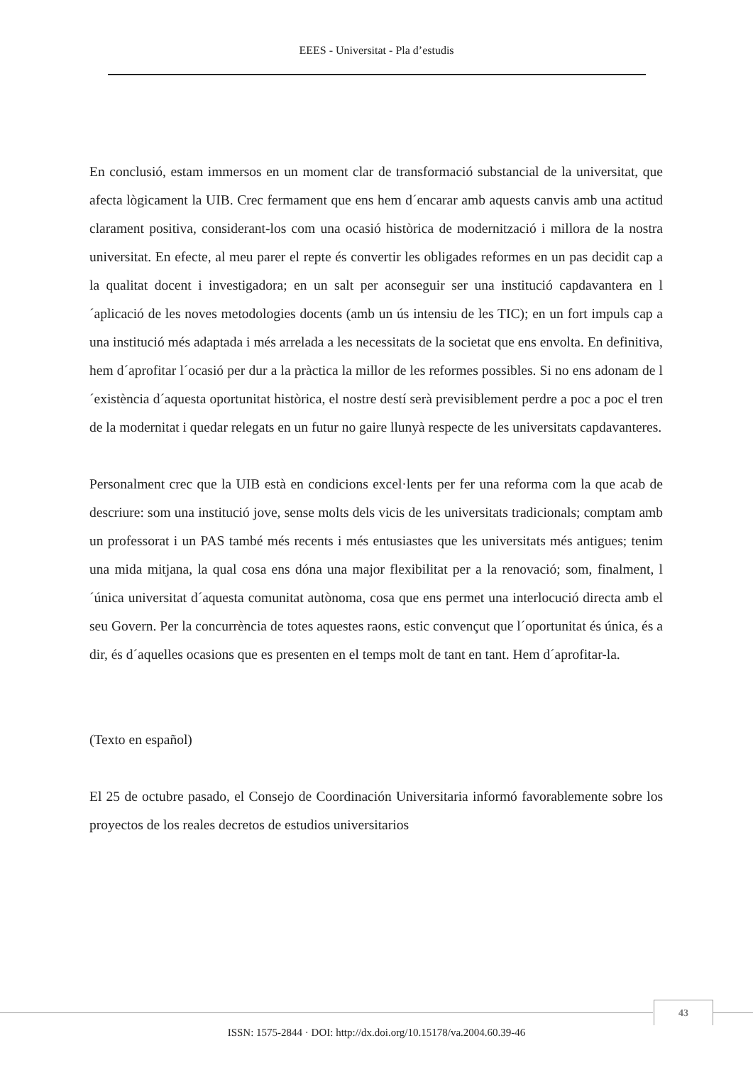EEES - Universitat - Pla d’estudis
En conclusió, estam immersos en un moment clar de transformació substancial de la universitat, que afecta lògicament la UIB. Crec fermament que ens hem d´encarar amb aquests canvis amb una actitud clarament positiva, considerant-los com una ocasió històrica de modernització i millora de la nostra universitat. En efecte, al meu parer el repte és convertir les obligades reformes en un pas decidit cap a la qualitat docent i investigadora; en un salt per aconseguir ser una institució capdavantera en l´aplicació de les noves metodologies docents (amb un ús intensiu de les TIC); en un fort impuls cap a una institució més adaptada i més arrelada a les necessitats de la societat que ens envolta. En definitiva, hem d´aprofitar l´ocasió per dur a la pràctica la millor de les reformes possibles. Si no ens adonam de l´existència d´aquesta oportunitat històrica, el nostre destí serà previsiblement perdre a poc a poc el tren de la modernitat i quedar relegats en un futur no gaire llunyà respecte de les universitats capdavanteres.
Personalment crec que la UIB està en condicions excel·lents per fer una reforma com la que acab de descriure: som una institució jove, sense molts dels vicis de les universitats tradicionals; comptam amb un professorat i un PAS també més recents i més entusiastes que les universitats més antigues; tenim una mida mitjana, la qual cosa ens dóna una major flexibilitat per a la renovació; som, finalment, l´única universitat d´aquesta comunitat autònoma, cosa que ens permet una interlocució directa amb el seu Govern. Per la concurrència de totes aquestes raons, estic convençut que l´oportunitat és única, és a dir, és d´aquelles ocasions que es presenten en el temps molt de tant en tant. Hem d´aprofitar-la.
(Texto en español)
El 25 de octubre pasado, el Consejo de Coordinación Universitaria informó favorablemente sobre los proyectos de los reales decretos de estudios universitarios
43
ISSN: 1575-2844 · DOI: http://dx.doi.org/10.15178/va.2004.60.39-46